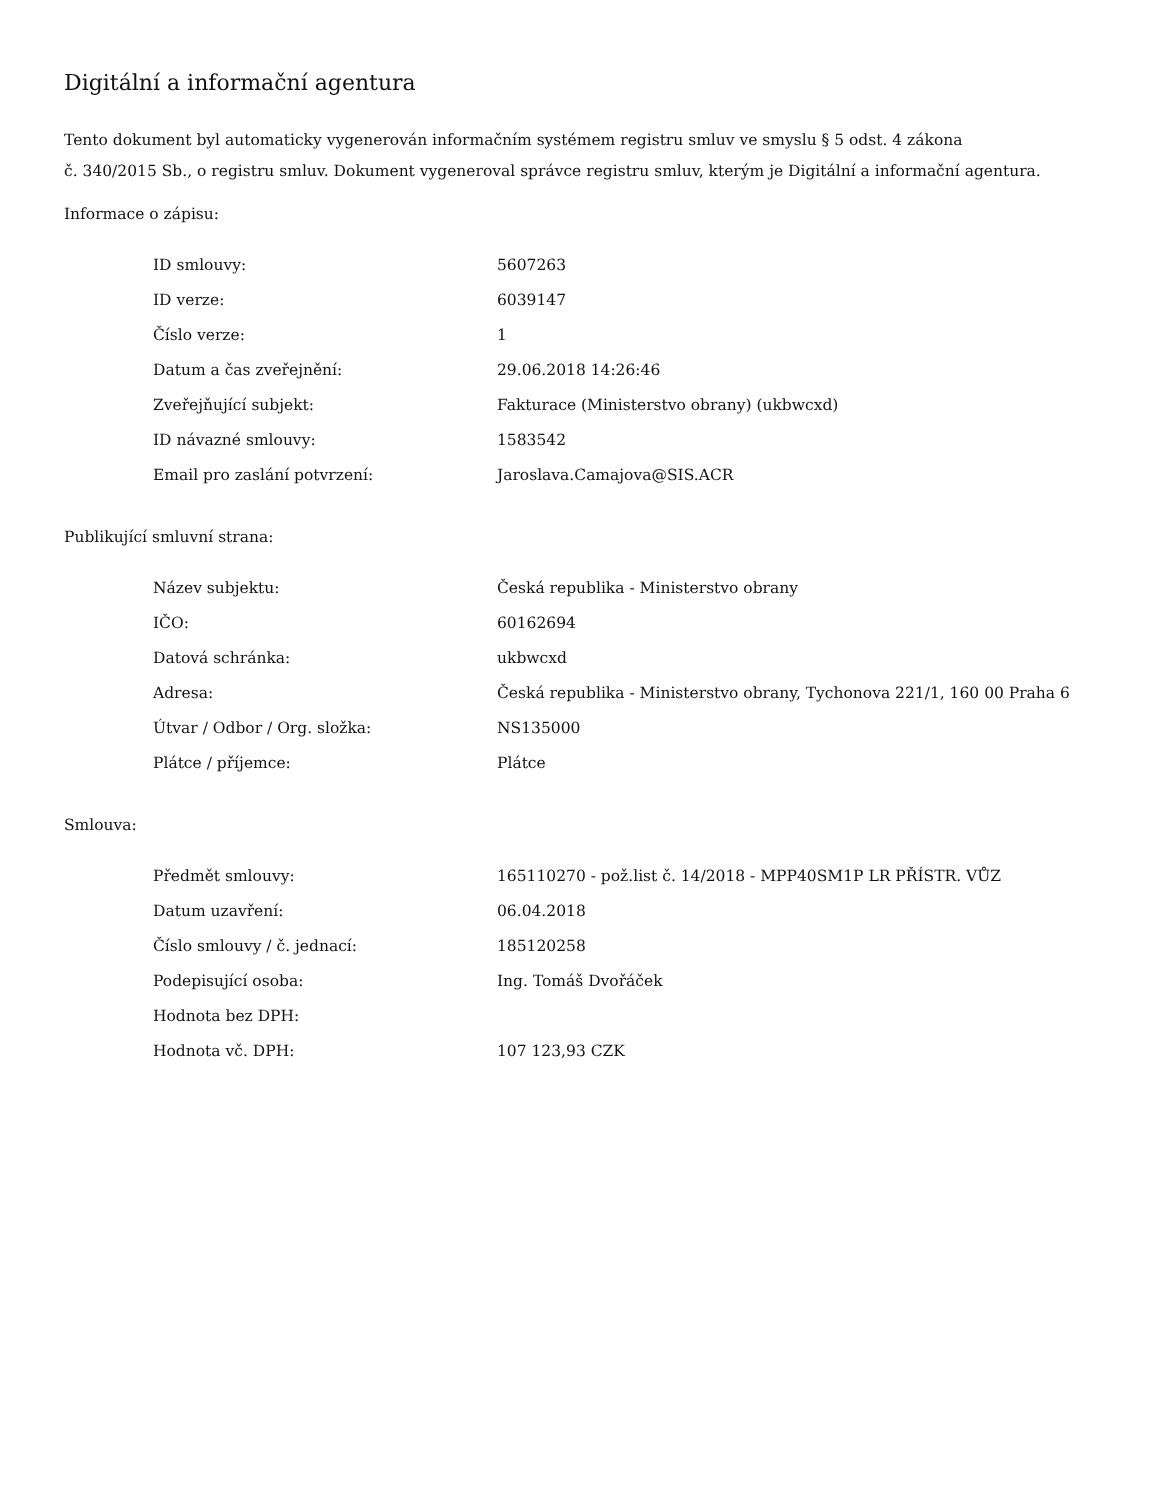Digitální a informační agentura
Tento dokument byl automaticky vygenerován informačním systémem registru smluv ve smyslu § 5 odst. 4 zákona
č. 340/2015 Sb., o registru smluv. Dokument vygeneroval správce registru smluv, kterým je Digitální a informační agentura.
Informace o zápisu:
| ID smlouvy: | 5607263 |
| ID verze: | 6039147 |
| Číslo verze: | 1 |
| Datum a čas zveřejnění: | 29.06.2018 14:26:46 |
| Zveřejňující subjekt: | Fakturace (Ministerstvo obrany) (ukbwcxd) |
| ID návazné smlouvy: | 1583542 |
| Email pro zaslání potvrzení: | Jaroslava.Camajova@SIS.ACR |
Publikující smluvní strana:
| Název subjektu: | Česká republika - Ministerstvo obrany |
| IČO: | 60162694 |
| Datová schránka: | ukbwcxd |
| Adresa: | Česká republika - Ministerstvo obrany, Tychonova 221/1, 160 00 Praha 6 |
| Útvar / Odbor / Org. složka: | NS135000 |
| Plátce / příjemce: | Plátce |
Smlouva:
| Předmět smlouvy: | 165110270 - pož.list č. 14/2018 - MPP40SM1P LR PŘÍSTR. VŮZ |
| Datum uzavření: | 06.04.2018 |
| Číslo smlouvy / č. jednací: | 185120258 |
| Podepisující osoba: | Ing. Tomáš Dvořáček |
| Hodnota bez DPH: | |
| Hodnota vč. DPH: | 107 123,93 CZK |